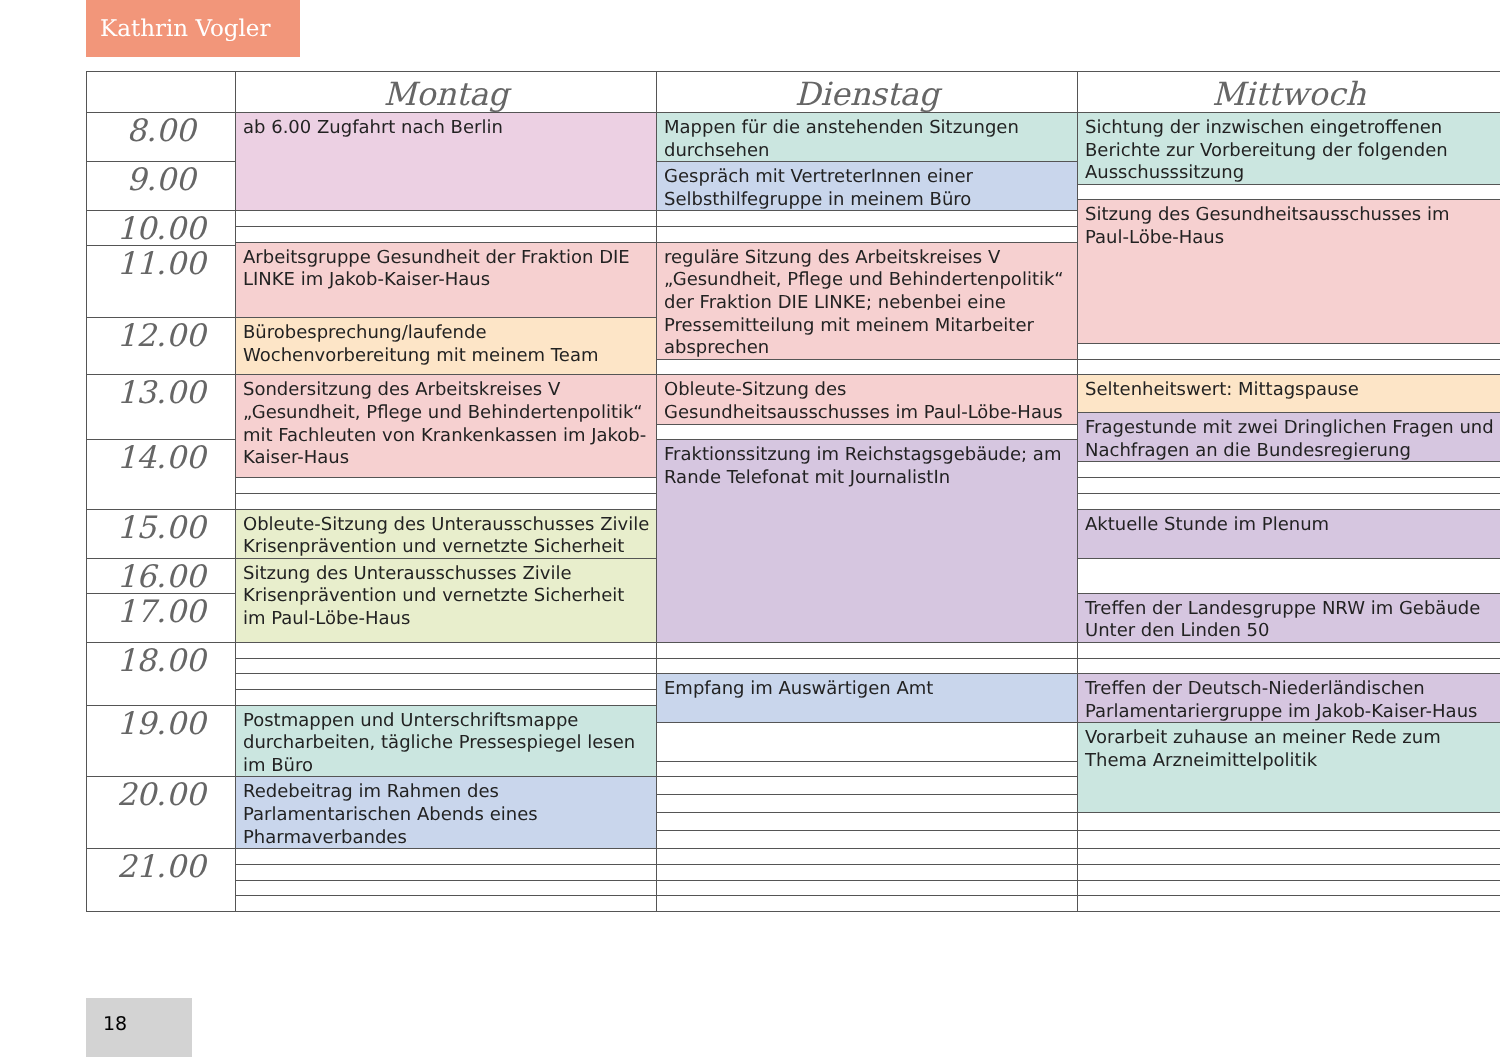Kathrin Vogler
| | Montag | Dienstag | Mittwoch |
| --- | --- | --- | --- |
| 8.00 | ab 6.00 Zugfahrt nach Berlin | Mappen für die anstehenden Sitzungen durchsehen | Sichtung der inzwischen eingetroffenen Berichte zur Vorbereitung der folgenden Ausschusssitzung |
| 9.00 | | Gespräch mit VertreterInnen einer Selbsthilfegruppe in meinem Büro | |
| | | | Sitzung des Gesundheitsausschusses im Paul-Löbe-Haus |
| 10.00 | | | |
| | Arbeitsgruppe Gesundheit der Fraktion DIE LINKE im Jakob-Kaiser-Haus | reguläre Sitzung des Arbeitskreises V „Gesundheit, Pflege und Behindertenpolitik“ der Fraktion DIE LINKE; nebenbei eine Pressemitteilung mit meinem Mitarbeiter absprechen | |
| 11.00 | | | |
| 12.00 | Bürobesprechung/laufende Wochenvorbereitung mit meinem Team | | |
| | | Obleute-Sitzung des Gesundheitsausschusses im Paul-Löbe-Haus | Seltenheitswert: Mittagspause |
| 13.00 | Sondersitzung des Arbeitskreises V „Gesundheit, Pflege und Behindertenpolitik“ mit Fachleuten von Krankenkassen im Jakob-Kaiser-Haus | | |
| | | | Fragestunde mit zwei Dringlichen Fragen und Nachfragen an die Bundesregierung |
| 14.00 | | Fraktionssitzung im Reichstagsgebäude; am Rande Telefonat mit JournalistIn | |
| 15.00 | Obleute-Sitzung des Unterausschusses Zivile Krisenprävention und vernetzte Sicherheit | | Aktuelle Stunde im Plenum |
| 16.00 | Sitzung des Unterausschusses Zivile Krisenprävention und vernetzte Sicherheit im Paul-Löbe-Haus | | |
| 17.00 | | | Treffen der Landesgruppe NRW im Gebäude Unter den Linden 50 |
| 18.00 | | | |
| | | Empfang im Auswärtigen Amt | Treffen der Deutsch-Niederländischen Parlamentariergruppe im Jakob-Kaiser-Haus |
| 19.00 | Postmappen und Unterschriftsmappe durcharbeiten, tägliche Pressespiegel lesen im Büro | | |
| | | | Vorarbeit zuhause an meiner Rede zum Thema Arzneimittelpolitik |
| 20.00 | Redebeitrag im Rahmen des Parlamentarischen Abends eines Pharmaverbandes | | |
| 21.00 | | | |
18